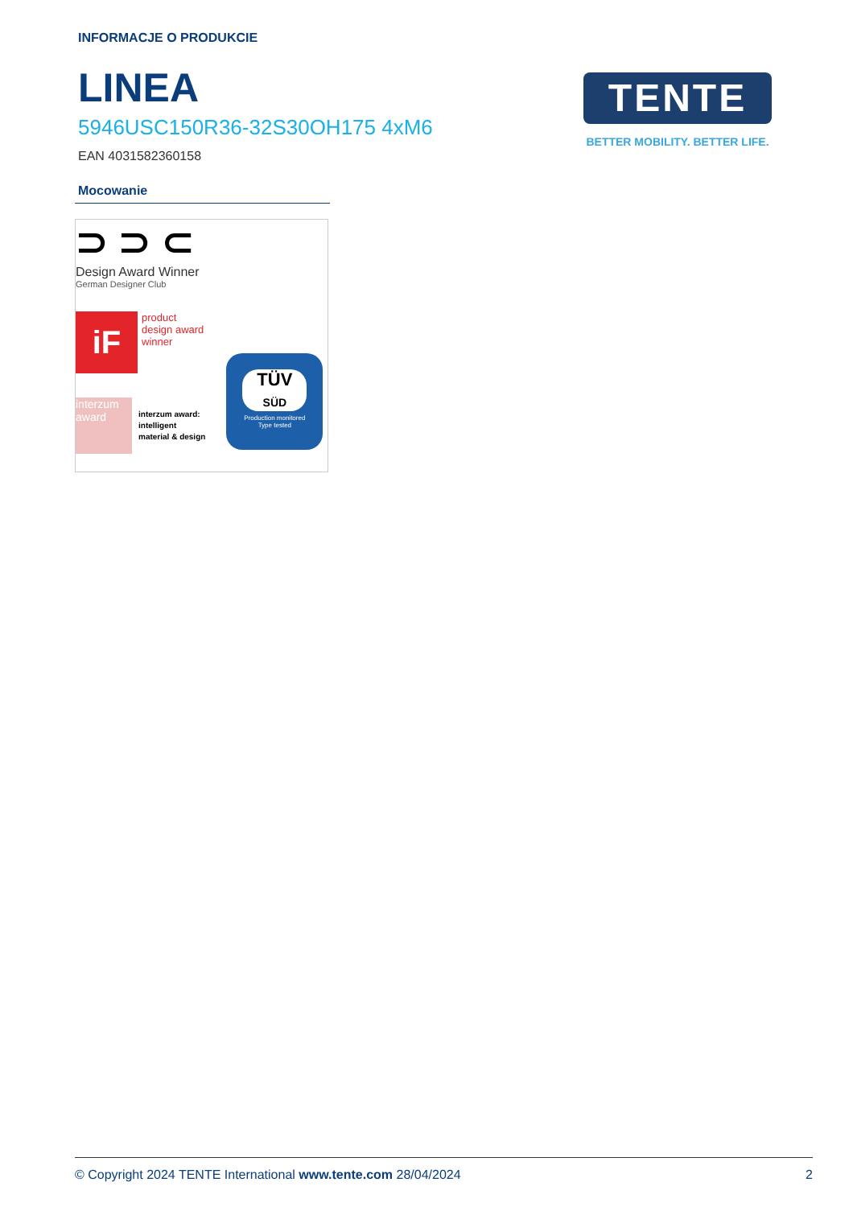INFORMACJE O PRODUKCIE
LINEA
5946USC150R36-32S30OH175 4xM6
EAN 4031582360158
TENTE
BETTER MOBILITY. BETTER LIFE.
Mocowanie
⊃ ⊃ ⊂
Design Award Winner
German Designer Club
iF
product
design award
winner
interzum award
interzum award:
intelligent
material & design
TÜV
SÜD
Production monitored
Type tested
© Copyright 2024 TENTE International www.tente.com 28/04/2024 2